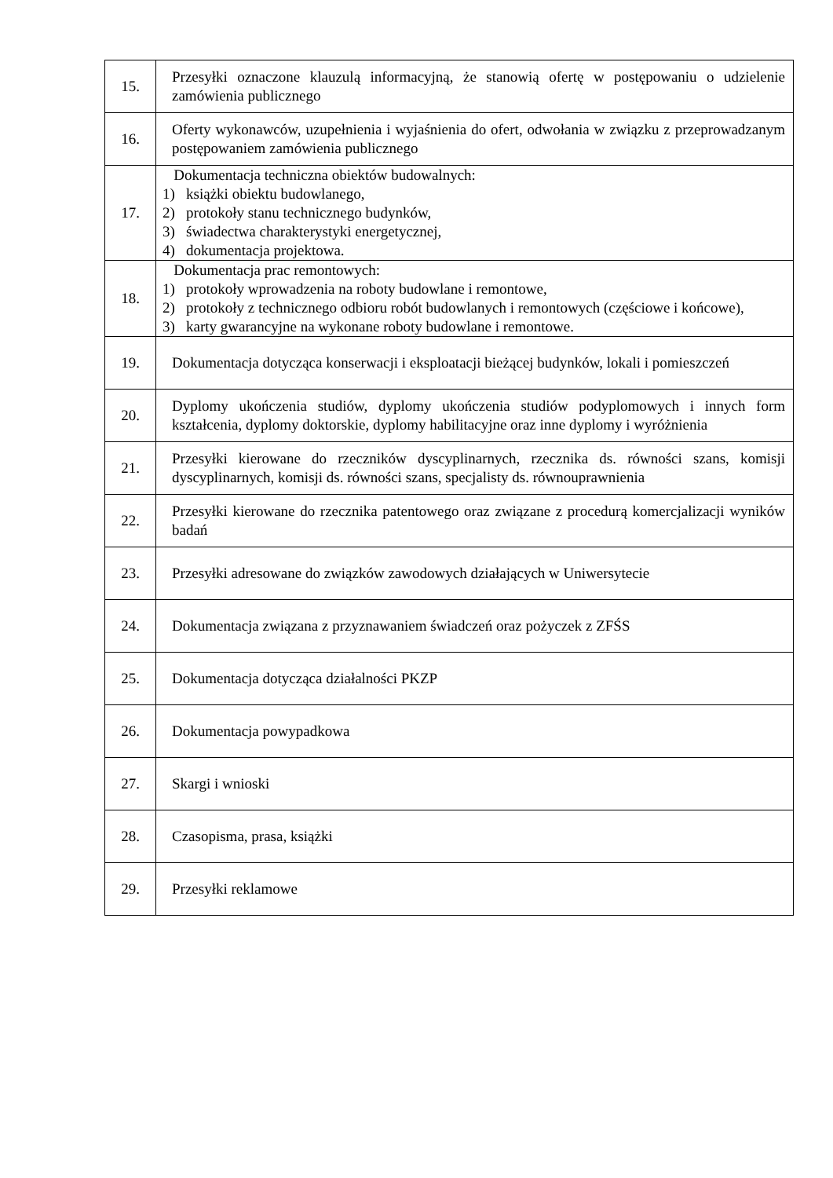| 15. | Przesyłki oznaczone klauzulą informacyjną, że stanowią ofertę w postępowaniu o udzielenie zamówienia publicznego |
| 16. | Oferty wykonawców, uzupełnienia i wyjaśnienia do ofert, odwołania w związku z przeprowadzanym postępowaniem zamówienia publicznego |
| 17. | Dokumentacja techniczna obiektów budowalnych: 1) książki obiektu budowlanego, 2) protokoły stanu technicznego budynków, 3) świadectwa charakterystyki energetycznej, 4) dokumentacja projektowa. |
| 18. | Dokumentacja prac remontowych: 1) protokoły wprowadzenia na roboty budowlane i remontowe, 2) protokoły z technicznego odbioru robót budowlanych i remontowych (częściowe i końcowe), 3) karty gwarancyjne na wykonane roboty budowlane i remontowe. |
| 19. | Dokumentacja dotycząca konserwacji i eksploatacji bieżącej budynków, lokali i pomieszczeń |
| 20. | Dyplomy ukończenia studiów, dyplomy ukończenia studiów podyplomowych i innych form kształcenia, dyplomy doktorskie, dyplomy habilitacyjne oraz inne dyplomy i wyróżnienia |
| 21. | Przesyłki kierowane do rzeczników dyscyplinarnych, rzecznika ds. równości szans, komisji dyscyplinarnych, komisji ds. równości szans, specjalisty ds. równouprawnienia |
| 22. | Przesyłki kierowane do rzecznika patentowego oraz związane z procedurą komercjalizacji wyników badań |
| 23. | Przesyłki adresowane do związków zawodowych działających w Uniwersytecie |
| 24. | Dokumentacja związana z przyznawaniem świadczeń oraz pożyczek z ZFŚS |
| 25. | Dokumentacja dotycząca działalności PKZP |
| 26. | Dokumentacja powypadkowa |
| 27. | Skargi i wnioski |
| 28. | Czasopisma, prasa, książki |
| 29. | Przesyłki reklamowe |